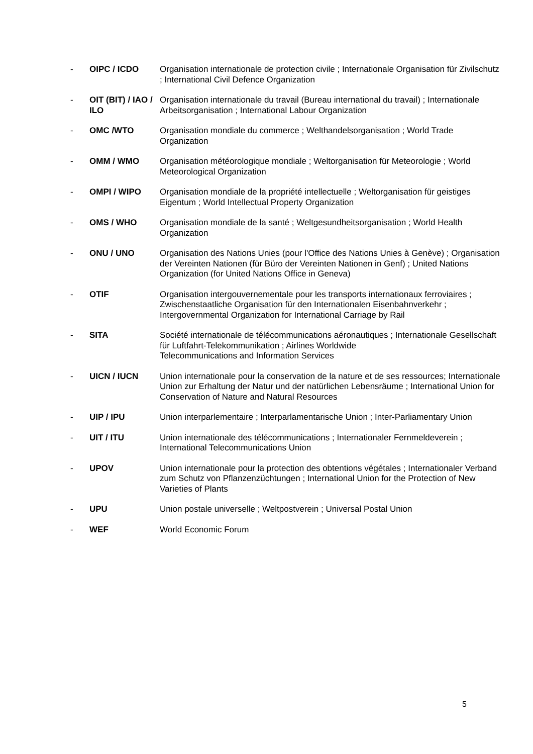- OIPC / ICDO Organisation internationale de protection civile ; Internationale Organisation für Zivilschutz ; International Civil Defence Organization
- OIT (BIT) / IAO / ILO
Organisation internationale du travail (Bureau international du travail) ; Internationale Arbeitsorganisation ; International Labour Organization
- OMC /WTO Organisation mondiale du commerce ; Welthandelsorganisation ; World Trade Organization
- OMM / WMO Organisation météorologique mondiale ; Weltorganisation für Meteorologie ; World Meteorological Organization
- OMPI / WIPO Organisation mondiale de la propriété intellectuelle ; Weltorganisation für geistiges Eigentum ; World Intellectual Property Organization
- OMS / WHO Organisation mondiale de la santé ; Weltgesundheitsorganisation ; World Health Organization
- ONU / UNO Organisation des Nations Unies (pour l'Office des Nations Unies à Genève) ; Organisation der Vereinten Nationen (für Büro der Vereinten Nationen in Genf) ; United Nations Organization (for United Nations Office in Geneva)
- OTIF Organisation intergouvernementale pour les transports internationaux ferroviaires ; Zwischenstaatliche Organisation für den Internationalen Eisenbahnverkehr ; Intergovernmental Organization for International Carriage by Rail
- SITA Société internationale de télécommunications aéronautiques ; Internationale Gesellschaft für Luftfahrt-Telekommunikation ; Airlines Worldwide
Telecommunications and Information Services
- UICN / IUCN Union internationale pour la conservation de la nature et de ses ressources; Internationale Union zur Erhaltung der Natur und der natürlichen Lebensräume ; International Union for Conservation of Nature and Natural Resources
- UIP / IPU Union interparlementaire ; Interparlamentarische Union ; Inter-Parliamentary Union
- UIT / ITU Union internationale des télécommunications ; Internationaler Fernmeldeverein ; International Telecommunications Union
- UPOV Union internationale pour la protection des obtentions végétales ; Internationaler Verband zum Schutz von Pflanzenzüchtungen ; International Union for the Protection of New Varieties of Plants
- UPU Union postale universelle ; Weltpostverein ; Universal Postal Union
- WEF World Economic Forum
5